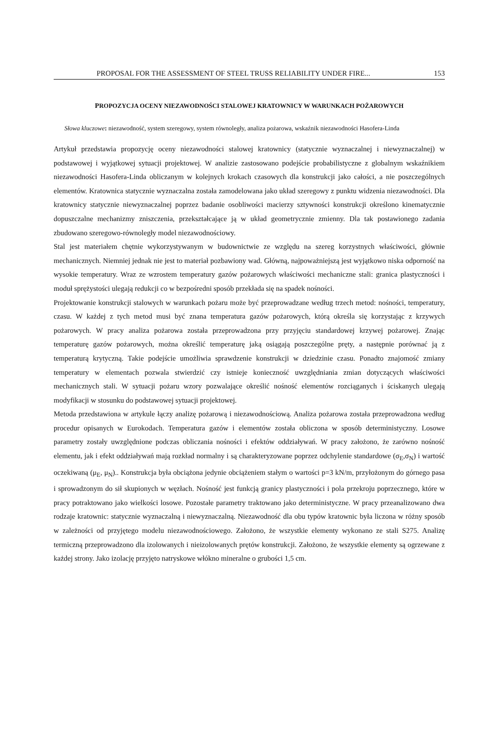PROPOSAL FOR THE ASSESSMENT OF STEEL TRUSS RELIABILITY UNDER FIRE... 153
PROPOZYCJA OCENY NIEZAWODNOŚCI STALOWEJ KRATOWNICY W WARUNKACH POŻAROWYCH
Słowa kluczowe: niezawodność, system szeregowy, system równoległy, analiza pożarowa, wskaźnik niezawodności Hasofera-Linda
Artykuł przedstawia propozycję oceny niezawodności stalowej kratownicy (statycznie wyznaczalnej i niewyznaczalnej) w podstawowej i wyjątkowej sytuacji projektowej. W analizie zastosowano podejście probabilistyczne z globalnym wskaźnikiem niezawodności Hasofera-Linda obliczanym w kolejnych krokach czasowych dla konstrukcji jako całości, a nie poszczególnych elementów. Kratownica statycznie wyznaczalna została zamodelowana jako układ szeregowy z punktu widzenia niezawodności. Dla kratownicy statycznie niewyznaczalnej poprzez badanie osobliwości macierzy sztywności konstrukcji określono kinematycznie dopuszczalne mechanizmy zniszczenia, przekształcające ją w układ geometrycznie zmienny. Dla tak postawionego zadania zbudowano szeregowo-równoległy model niezawodnościowy.
Stal jest materiałem chętnie wykorzystywanym w budownictwie ze względu na szereg korzystnych właściwości, głównie mechanicznych. Niemniej jednak nie jest to materiał pozbawiony wad. Główną, najpoważniejszą jest wyjątkowo niska odporność na wysokie temperatury. Wraz ze wzrostem temperatury gazów pożarowych właściwości mechaniczne stali: granica plastyczności i moduł sprężystości ulegają redukcji co w bezpośredni sposób przekłada się na spadek nośności.
Projektowanie konstrukcji stalowych w warunkach pożaru może być przeprowadzane według trzech metod: nośności, temperatury, czasu. W każdej z tych metod musi być znana temperatura gazów pożarowych, którą określa się korzystając z krzywych pożarowych. W pracy analiza pożarowa została przeprowadzona przy przyjęciu standardowej krzywej pożarowej. Znając temperaturę gazów pożarowych, można określić temperaturę jaką osiągają poszczególne pręty, a następnie porównać ją z temperaturą krytyczną. Takie podejście umożliwia sprawdzenie konstrukcji w dziedzinie czasu. Ponadto znajomość zmiany temperatury w elementach pozwala stwierdzić czy istnieje konieczność uwzględniania zmian dotyczących właściwości mechanicznych stali. W sytuacji pożaru wzory pozwalające określić nośność elementów rozciąganych i ściskanych ulegają modyfikacji w stosunku do podstawowej sytuacji projektowej.
Metoda przedstawiona w artykule łączy analizę pożarową i niezawodnościową. Analiza pożarowa została przeprowadzona według procedur opisanych w Eurokodach. Temperatura gazów i elementów została obliczona w sposób deterministyczny. Losowe parametry zostały uwzględnione podczas obliczania nośności i efektów oddziaływań. W pracy założono, że zarówno nośność elementu, jak i efekt oddziaływań mają rozkład normalny i są charakteryzowane poprzez odchylenie standardowe (σ<sub>E</sub>,σ<sub>N</sub>) i wartość oczekiwaną (μ<sub>E</sub>, μ<sub>N</sub>).. Konstrukcja była obciążona jedynie obciążeniem stałym o wartości p=3 kN/m, przyłożonym do górnego pasa i sprowadzonym do sił skupionych w węzłach. Nośność jest funkcją granicy plastyczności i pola przekroju poprzecznego, które w pracy potraktowano jako wielkości losowe. Pozostałe parametry traktowano jako deterministyczne. W pracy przeanalizowano dwa rodzaje kratownic: statycznie wyznaczalną i niewyznaczalną. Niezawodność dla obu typów kratownic była liczona w różny sposób w zależności od przyjętego modelu niezawodnościowego. Założono, że wszystkie elementy wykonano ze stali S275. Analizę termiczną przeprowadzono dla izolowanych i nieizolowanych prętów konstrukcji. Założono, że wszystkie elementy są ogrzewane z każdej strony. Jako izolację przyjęto natryskowe włókno mineralne o grubości 1,5 cm.